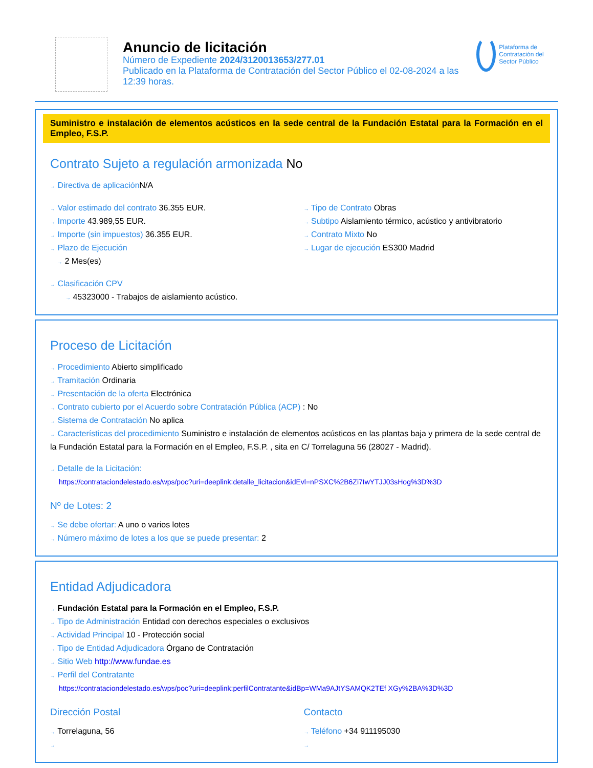Anuncio de licitación
Número de Expediente 2024/3120013653/277.01
Publicado en la Plataforma de Contratación del Sector Público el 02-08-2024 a las 12:39 horas.
Plataforma de Contratación del Sector Público
Suministro e instalación de elementos acústicos en la sede central de la Fundación Estatal para la Formación en el Empleo, F.S.P.
Contrato Sujeto a regulación armonizada No
→ Directiva de aplicación N/A
→ Valor estimado del contrato 36.355 EUR.
→ Importe 43.989,55 EUR.
→ Importe (sin impuestos) 36.355 EUR.
→ Plazo de Ejecución
→ 2 Mes(es)
→ Tipo de Contrato Obras
→ Subtipo Aislamiento térmico, acústico y antivibratorio
→ Contrato Mixto No
→ Lugar de ejecución ES300 Madrid
→ Clasificación CPV
→ 45323000 - Trabajos de aislamiento acústico.
Proceso de Licitación
→ Procedimiento Abierto simplificado
→ Tramitación Ordinaria
→ Presentación de la oferta Electrónica
→ Contrato cubierto por el Acuerdo sobre Contratación Pública (ACP) : No
→ Sistema de Contratación No aplica
→ Características del procedimiento Suministro e instalación de elementos acústicos en las plantas baja y primera de la sede central de la Fundación Estatal para la Formación en el Empleo, F.S.P. , sita en C/ Torrelaguna 56 (28027 - Madrid).
→ Detalle de la Licitación:
https://contrataciondelestado.es/wps/poc?uri=deeplink:detalle_licitacion&idEvl=nPSXC%2B6Zi7IwYTJJ03sHog%3D%3D
Nº de Lotes: 2
→ Se debe ofertar: A uno o varios lotes
→ Número máximo de lotes a los que se puede presentar: 2
Entidad Adjudicadora
→ Fundación Estatal para la Formación en el Empleo, F.S.P.
→ Tipo de Administración Entidad con derechos especiales o exclusivos
→ Actividad Principal 10 - Protección social
→ Tipo de Entidad Adjudicadora Órgano de Contratación
→ Sitio Web http://www.fundae.es
→ Perfil del Contratante
https://contrataciondelestado.es/wps/poc?uri=deeplink:perfilContratante&idBp=WMa9AJtYSAMQK2TEf XGy%2BA%3D%3D
Dirección Postal
→ Torrelaguna, 56
→
Contacto
→ Teléfono +34 911195030
→